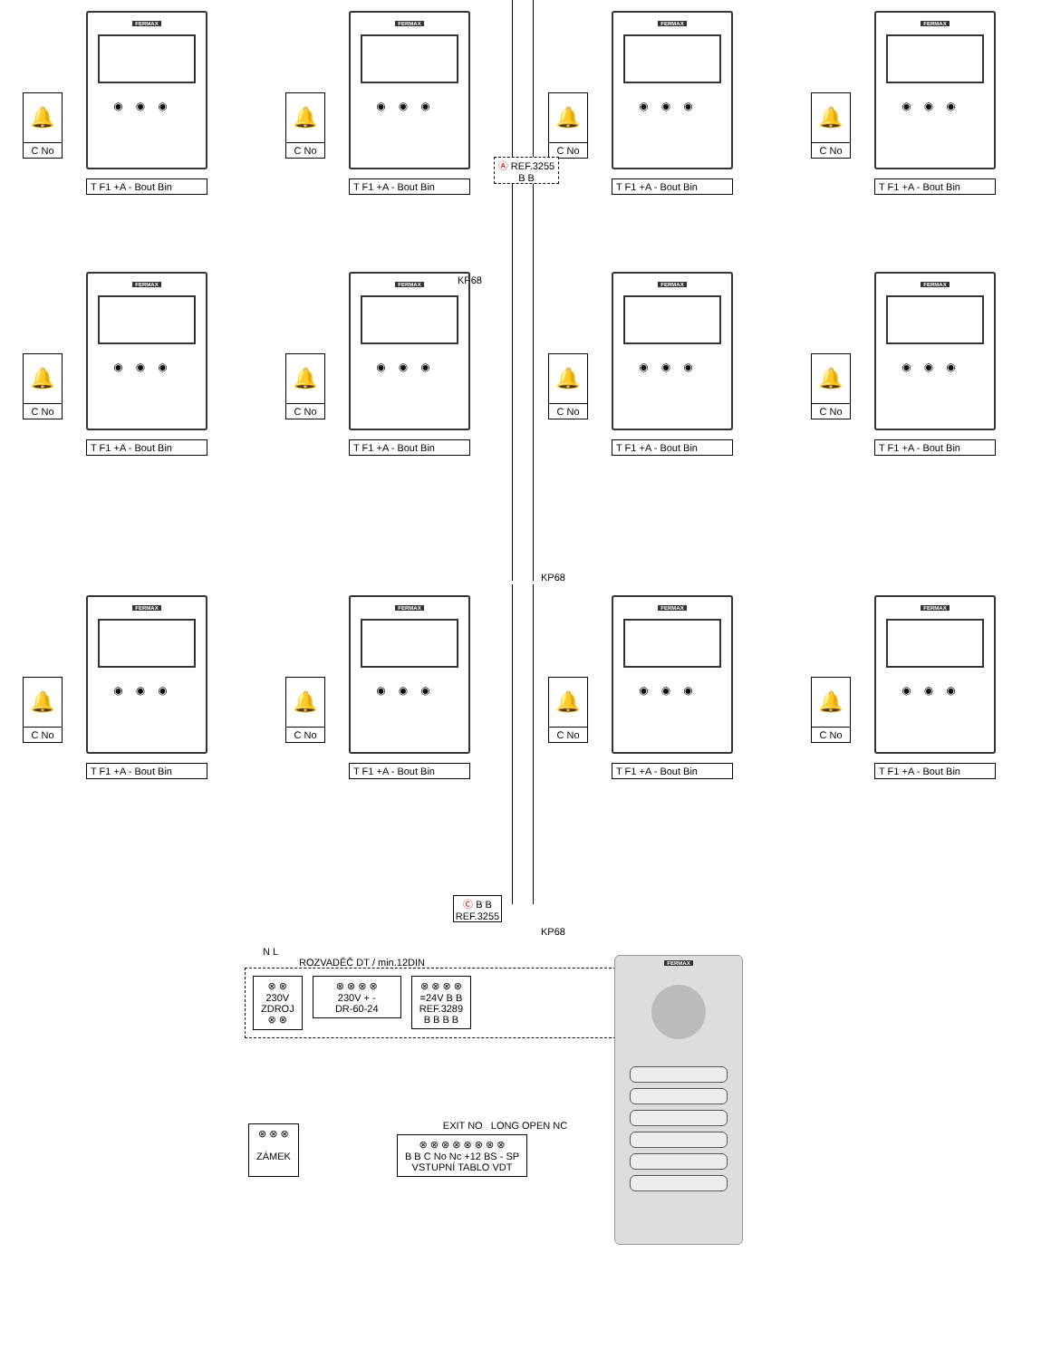🔔
C No
FERMAX
◉◉◉
T F1 +A - Bout Bin
🔔
C No
FERMAX
◉◉◉
T F1 +A - Bout Bin
🔔
C No
FERMAX
◉◉◉
T F1 +A - Bout Bin
🔔
C No
FERMAX
◉◉◉
T F1 +A - Bout Bin
Ⓐ REF.3255
B B
KP68
🔔
C No
FERMAX
◉◉◉
T F1 +A - Bout Bin
🔔
C No
FERMAX
◉◉◉
T F1 +A - Bout Bin
🔔
C No
FERMAX
◉◉◉
T F1 +A - Bout Bin
🔔
C No
FERMAX
◉◉◉
T F1 +A - Bout Bin
KP68
🔔
C No
FERMAX
◉◉◉
T F1 +A - Bout Bin
🔔
C No
FERMAX
◉◉◉
T F1 +A - Bout Bin
🔔
C No
FERMAX
◉◉◉
T F1 +A - Bout Bin
🔔
C No
FERMAX
◉◉◉
T F1 +A - Bout Bin
Ⓒ B B
REF.3255
KP68
N L
ROZVADĚČ DT / min.12DIN
⊗ ⊗
230V
ZDROJ
⊗ ⊗
⊗ ⊗ ⊗ ⊗
230V + -
DR-60-24
⊗ ⊗ ⊗ ⊗
=24V B B
REF.3289
B B B B
⊗ ⊗ ⊗
ZÁMEK
EXIT NO LONG OPEN NC
⊗ ⊗ ⊗ ⊗ ⊗ ⊗ ⊗ ⊗
B B C No Nc +12 BS - SP
VSTUPNÍ TABLO VDT
FERMAX